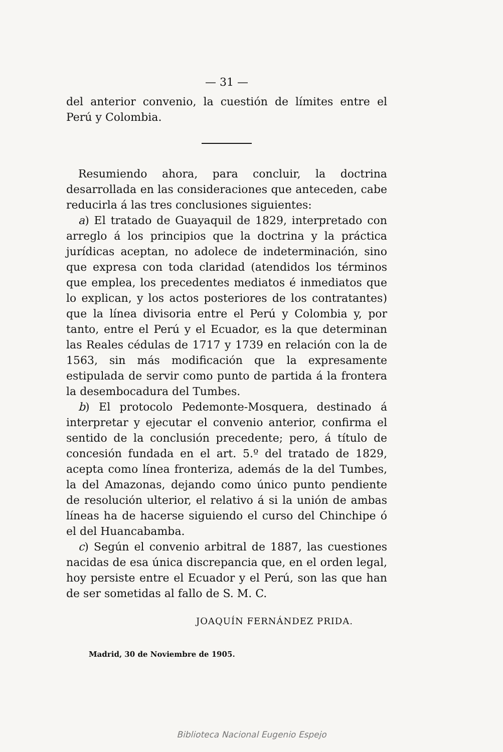— 31 —
del anterior convenio, la cuestión de límites entre el Perú y Colombia.
Resumiendo ahora, para concluir, la doctrina desarrollada en las consideraciones que anteceden, cabe reducirla á las tres conclusiones siguientes:
a) El tratado de Guayaquil de 1829, interpretado con arreglo á los principios que la doctrina y la práctica jurídicas aceptan, no adolece de indeterminación, sino que expresa con toda claridad (atendidos los términos que emplea, los precedentes mediatos é inmediatos que lo explican, y los actos posteriores de los contratantes) que la línea divisoria entre el Perú y Colombia y, por tanto, entre el Perú y el Ecuador, es la que determinan las Reales cédulas de 1717 y 1739 en relación con la de 1563, sin más modificación que la expresamente estipulada de servir como punto de partida á la frontera la desembocadura del Tumbes.
b) El protocolo Pedemonte-Mosquera, destinado á interpretar y ejecutar el convenio anterior, confirma el sentido de la conclusión precedente; pero, á título de concesión fundada en el art. 5.º del tratado de 1829, acepta como línea fronteriza, además de la del Tumbes, la del Amazonas, dejando como único punto pendiente de resolución ulterior, el relativo á si la unión de ambas líneas ha de hacerse siguiendo el curso del Chinchipe ó el del Huancabamba.
c) Según el convenio arbitral de 1887, las cuestiones nacidas de esa única discrepancia que, en el orden legal, hoy persiste entre el Ecuador y el Perú, son las que han de ser sometidas al fallo de S. M. C.
JOAQUÍN FERNÁNDEZ PRIDA.
Madrid, 30 de Noviembre de 1905.
Biblioteca Nacional Eugenio Espejo